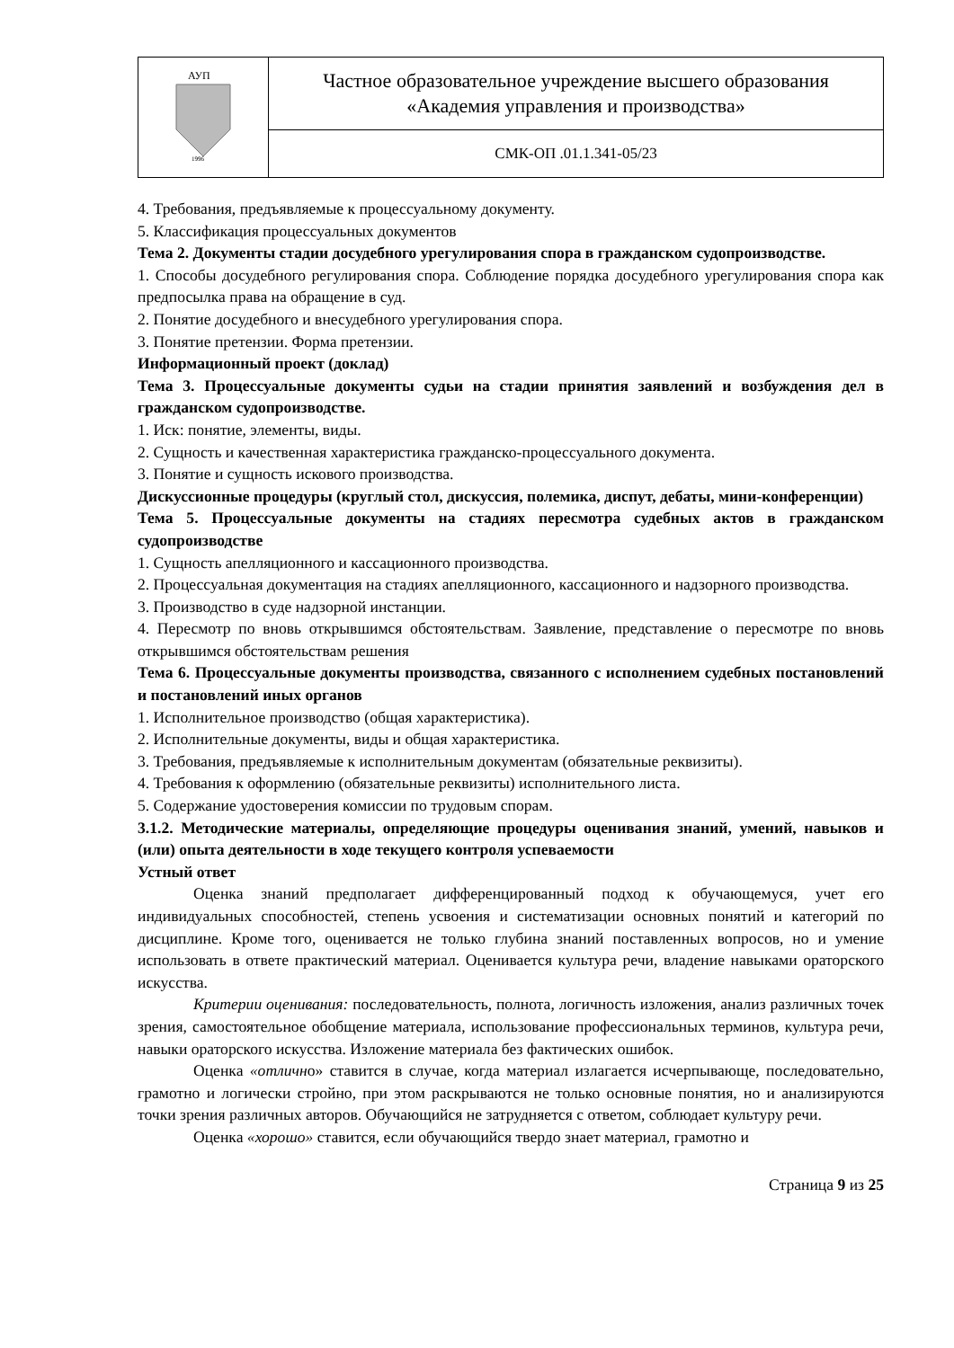| АУП 1996 | Частное образовательное учреждение высшего образования «Академия управления и производства» |
| | СМК-ОП .01.1.341-05/23 |
4. Требования, предъявляемые к процессуальному документу.
5. Классификация процессуальных документов
Тема 2. Документы стадии досудебного урегулирования спора в гражданском судопроизводстве.
1. Способы досудебного регулирования спора. Соблюдение порядка досудебного урегулирования спора как предпосылка права на обращение в суд.
2. Понятие досудебного и внесудебного урегулирования спора.
3. Понятие претензии. Форма претензии.
Информационный проект (доклад)
Тема 3. Процессуальные документы судьи на стадии принятия заявлений и возбуждения дел в гражданском судопроизводстве.
1. Иск: понятие, элементы, виды.
2. Сущность и качественная характеристика гражданско-процессуального документа.
3. Понятие и сущность искового производства.
Дискуссионные процедуры (круглый стол, дискуссия, полемика, диспут, дебаты, мини-конференции)
Тема 5. Процессуальные документы на стадиях пересмотра судебных актов в гражданском судопроизводстве
1. Сущность апелляционного и кассационного производства.
2. Процессуальная документация на стадиях апелляционного, кассационного и надзорного производства.
3. Производство в суде надзорной инстанции.
4. Пересмотр по вновь открывшимся обстоятельствам. Заявление, представление о пересмотре по вновь открывшимся обстоятельствам решения
Тема 6. Процессуальные документы производства, связанного с исполнением судебных постановлений и постановлений иных органов
1. Исполнительное производство (общая характеристика).
2. Исполнительные документы, виды и общая характеристика.
3. Требования, предъявляемые к исполнительным документам (обязательные реквизиты).
4. Требования к оформлению (обязательные реквизиты) исполнительного листа.
5. Содержание удостоверения комиссии по трудовым спорам.
3.1.2. Методические материалы, определяющие процедуры оценивания знаний, умений, навыков и (или) опыта деятельности в ходе текущего контроля успеваемости
Устный ответ
Оценка знаний предполагает дифференцированный подход к обучающемуся, учет его индивидуальных способностей, степень усвоения и систематизации основных понятий и категорий по дисциплине. Кроме того, оценивается не только глубина знаний поставленных вопросов, но и умение использовать в ответе практический материал. Оценивается культура речи, владение навыками ораторского искусства.
Критерии оценивания: последовательность, полнота, логичность изложения, анализ различных точек зрения, самостоятельное обобщение материала, использование профессиональных терминов, культура речи, навыки ораторского искусства. Изложение материала без фактических ошибок.
Оценка «отлично» ставится в случае, когда материал излагается исчерпывающе, последовательно, грамотно и логически стройно, при этом раскрываются не только основные понятия, но и анализируются точки зрения различных авторов. Обучающийся не затрудняется с ответом, соблюдает культуру речи.
Оценка «хорошо» ставится, если обучающийся твердо знает материал, грамотно и
Страница 9 из 25